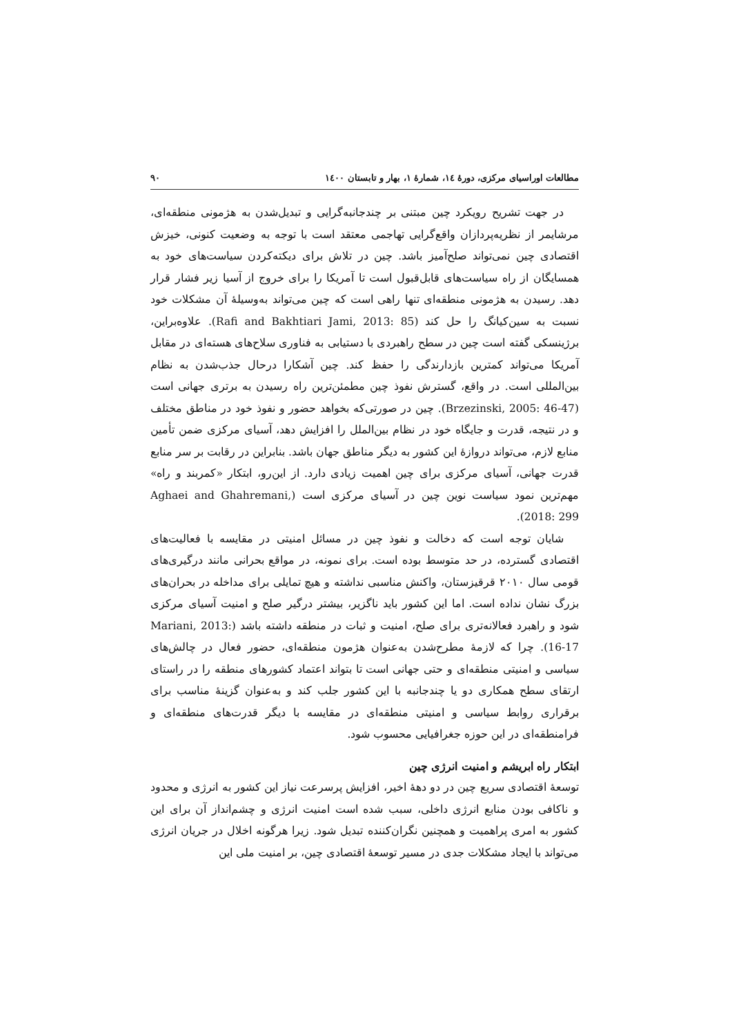مطالعات اوراسیای مرکزی، دورهٔ ۱٤، شمارهٔ ۱، بهار و تابستان ۱٤۰۰ ۹۰
در جهت تشریح رویکرد چین مبتنی بر چندجانبه‌گرایی و تبدیل‌شدن به هژمونی منطقه‌ای، مرشایمر از نظریه‌پردازان واقع‌گرایی تهاجمی معتقد است با توجه به وضعیت کنونی، خیزش اقتصادی چین نمی‌تواند صلح‌آمیز باشد. چین در تلاش برای دیکته‌کردن سیاست‌های خود به همسایگان از راه سیاست‌های قابل‌قبول است تا آمریکا را برای خروج از آسیا زیر فشار قرار دهد. رسیدن به هژمونی منطقه‌ای تنها راهی است که چین می‌تواند به‌وسیلهٔ آن مشکلات خود نسبت به سین‌کیانگ را حل کند (Rafi and Bakhtiari Jami, 2013: 85). علاوه‌براین، برژینسکی گفته است چین در سطح راهبردی با دستیابی به فناوری سلاح‌های هسته‌ای در مقابل آمریکا می‌تواند کمترین بازدارندگی را حفظ کند. چین آشکارا درحال جذب‌شدن به نظام بین‌المللی است. در واقع، گسترش نفوذ چین مطمئن‌ترین راه رسیدن به برتری جهانی است (Brzezinski, 2005: 46-47). چین در صورتی‌که بخواهد حضور و نفوذ خود در مناطق مختلف و در نتیجه، قدرت و جایگاه خود در نظام بین‌الملل را افزایش دهد، آسیای مرکزی ضمن تأمین منابع لازم، می‌تواند دروازهٔ این کشور به دیگر مناطق جهان باشد. بنابراین در رقابت بر سر منابع قدرت جهانی، آسیای مرکزی برای چین اهمیت زیادی دارد. از این‌رو، ابتکار «کمربند و راه» مهم‌ترین نمود سیاست نوین چین در آسیای مرکزی است (Aghaei and Ghahremani, 2018: 299).
شایان توجه است که دخالت و نفوذ چین در مسائل امنیتی در مقایسه با فعالیت‌های اقتصادی گسترده، در حد متوسط بوده است. برای نمونه، در مواقع بحرانی مانند درگیری‌های قومی سال ۲۰۱۰ قرقیزستان، واکنش مناسبی نداشته و هیچ تمایلی برای مداخله در بحران‌های بزرگ نشان نداده است. اما این کشور باید ناگزیر، بیشتر درگیر صلح و امنیت آسیای مرکزی شود و راهبرد فعالانه‌تری برای صلح، امنیت و ثبات در منطقه داشته باشد (Mariani, 2013: 16-17). چرا که لازمهٔ مطرح‌شدن به‌عنوان هژمون منطقه‌ای، حضور فعال در چالش‌های سیاسی و امنیتی منطقه‌ای و حتی جهانی است تا بتواند اعتماد کشورهای منطقه را در راستای ارتقای سطح همکاری دو یا چندجانبه با این کشور جلب کند و به‌عنوان گزینهٔ مناسب برای برقراری روابط سیاسی و امنیتی منطقه‌ای در مقایسه با دیگر قدرت‌های منطقه‌ای و فرامنطقه‌ای در این حوزه جغرافیایی محسوب شود.
ابتکار راه ابریشم و امنیت انرژی چین
توسعهٔ اقتصادی سریع چین در دو دههٔ اخیر، افزایش پرسرعت نیاز این کشور به انرژی و محدود و ناکافی بودن منابع انرژی داخلی، سبب شده است امنیت انرژی و چشم‌انداز آن برای این کشور به امری پراهمیت و همچنین نگران‌کننده تبدیل شود. زیرا هرگونه اخلال در جریان انرژی می‌تواند با ایجاد مشکلات جدی در مسیر توسعهٔ اقتصادی چین، بر امنیت ملی این